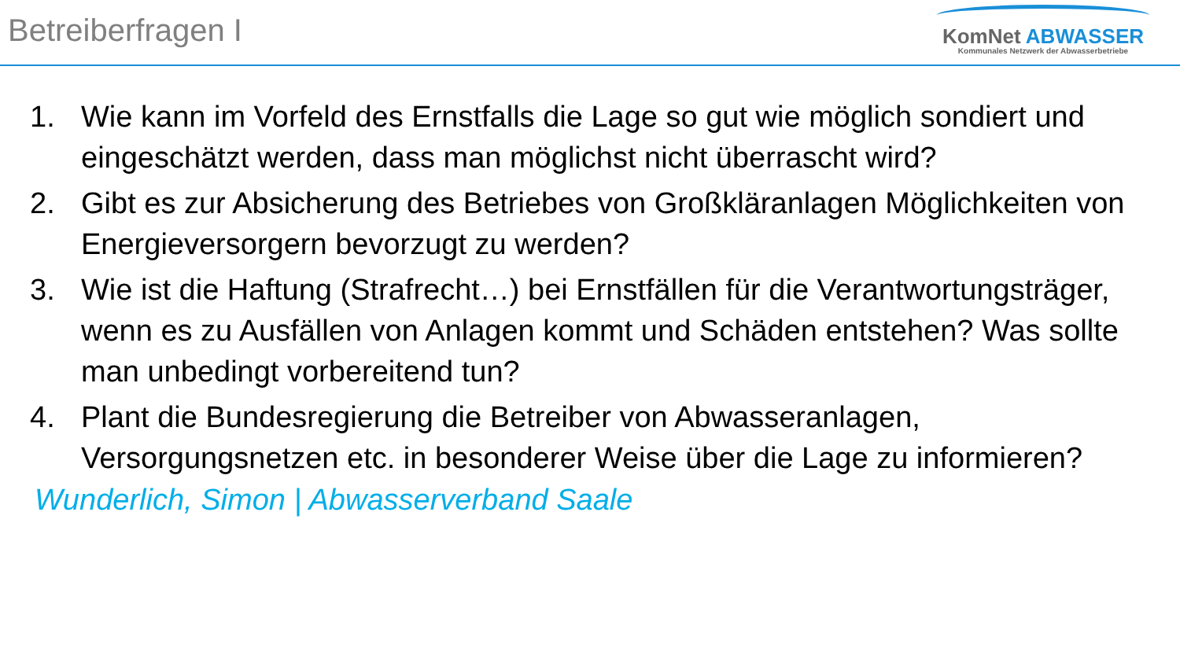Betreiberfragen I
KomNet ABWASSER
Kommunales Netzwerk der Abwasserbetriebe
1. Wie kann im Vorfeld des Ernstfalls die Lage so gut wie möglich sondiert und eingeschätzt werden, dass man möglichst nicht überrascht wird?
2. Gibt es zur Absicherung des Betriebes von Großkläranlagen Möglichkeiten von Energieversorgern bevorzugt zu werden?
3. Wie ist die Haftung (Strafrecht…) bei Ernstfällen für die Verantwortungsträger, wenn es zu Ausfällen von Anlagen kommt und Schäden entstehen? Was sollte man unbedingt vorbereitend tun?
4. Plant die Bundesregierung die Betreiber von Abwasseranlagen, Versorgungsnetzen etc. in besonderer Weise über die Lage zu informieren?
Wunderlich, Simon | Abwasserverband Saale